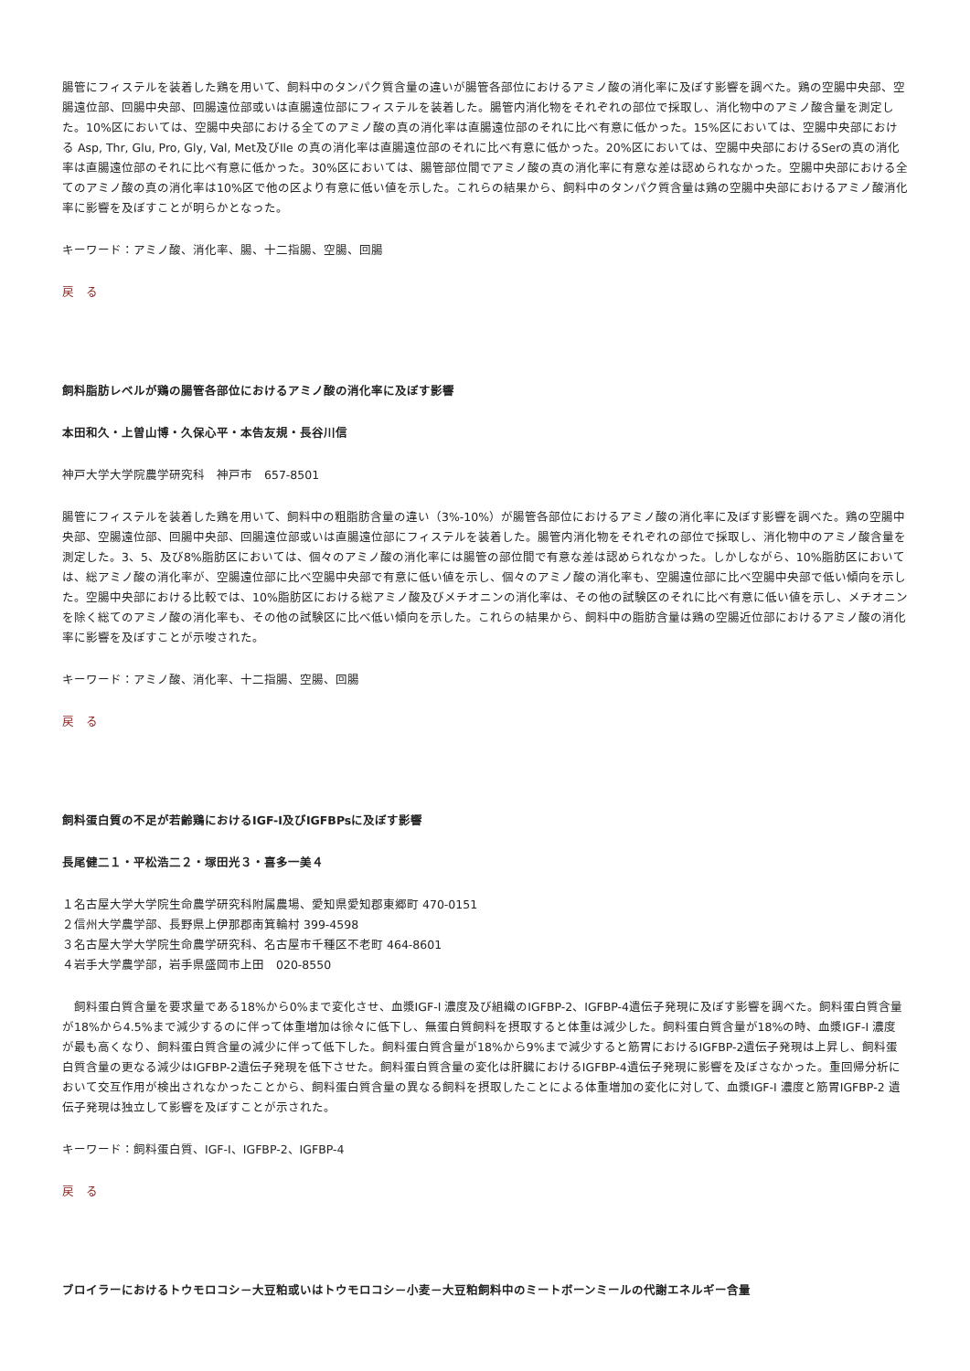腸管にフィステルを装着した鶏を用いて、飼料中のタンパク質含量の違いが腸管各部位におけるアミノ酸の消化率に及ぼす影響を調べた。鶏の空腸中央部、空腸遠位部、回腸中央部、回腸遠位部或いは直腸遠位部にフィステルを装着した。腸管内消化物をそれぞれの部位で採取し、消化物中のアミノ酸含量を測定した。10%区においては、空腸中央部における全てのアミノ酸の真の消化率は直腸遠位部のそれに比べ有意に低かった。15%区においては、空腸中央部における Asp, Thr, Glu, Pro, Gly, Val, Met及びIle の真の消化率は直腸遠位部のそれに比べ有意に低かった。20%区においては、空腸中央部におけるSerの真の消化率は直腸遠位部のそれに比べ有意に低かった。30%区においては、腸管部位間でアミノ酸の真の消化率に有意な差は認められなかった。空腸中央部における全てのアミノ酸の真の消化率は10%区で他の区より有意に低い値を示した。これらの結果から、飼料中のタンパク質含量は鶏の空腸中央部におけるアミノ酸消化率に影響を及ぼすことが明らかとなった。
キーワード：アミノ酸、消化率、腸、十二指腸、空腸、回腸
戻　る
飼料脂肪レベルが鶏の腸管各部位におけるアミノ酸の消化率に及ぼす影響
本田和久・上曽山博・久保心平・本告友規・長谷川信
神戸大学大学院農学研究科　神戸市　657-8501
腸管にフィステルを装着した鶏を用いて、飼料中の粗脂肪含量の違い（3%-10%）が腸管各部位におけるアミノ酸の消化率に及ぼす影響を調べた。鶏の空腸中央部、空腸遠位部、回腸中央部、回腸遠位部或いは直腸遠位部にフィステルを装着した。腸管内消化物をそれぞれの部位で採取し、消化物中のアミノ酸含量を測定した。3、5、及び8%脂肪区においては、個々のアミノ酸の消化率には腸管の部位間で有意な差は認められなかった。しかしながら、10%脂肪区においては、総アミノ酸の消化率が、空腸遠位部に比べ空腸中央部で有意に低い値を示し、個々のアミノ酸の消化率も、空腸遠位部に比べ空腸中央部で低い傾向を示した。空腸中央部における比較では、10%脂肪区における総アミノ酸及びメチオニンの消化率は、その他の試験区のそれに比べ有意に低い値を示し、メチオニンを除く総てのアミノ酸の消化率も、その他の試験区に比べ低い傾向を示した。これらの結果から、飼料中の脂肪含量は鶏の空腸近位部におけるアミノ酸の消化率に影響を及ぼすことが示唆された。
キーワード：アミノ酸、消化率、十二指腸、空腸、回腸
戻　る
飼料蛋白質の不足が若齢鶏におけるIGF-I及びIGFBPsに及ぼす影響
長尾健二１・平松浩二２・塚田光３・喜多一美４
１名古屋大学大学院生命農学研究科附属農場、愛知県愛知郡東郷町 470-0151
２信州大学農学部、長野県上伊那郡南箕輪村 399-4598
３名古屋大学大学院生命農学研究科、名古屋市千種区不老町 464-8601
４岩手大学農学部，岩手県盛岡市上田　020-8550
　飼料蛋白質含量を要求量である18%から0%まで変化させ、血漿IGF-I 濃度及び組織のIGFBP-2、IGFBP-4遺伝子発現に及ぼす影響を調べた。飼料蛋白質含量が18%から4.5%まで減少するのに伴って体重増加は徐々に低下し、無蛋白質飼料を摂取すると体重は減少した。飼料蛋白質含量が18%の時、血漿IGF-I 濃度が最も高くなり、飼料蛋白質含量の減少に伴って低下した。飼料蛋白質含量が18%から9%まで減少すると筋胃におけるIGFBP-2遺伝子発現は上昇し、飼料蛋白質含量の更なる減少はIGFBP-2遺伝子発現を低下させた。飼料蛋白質含量の変化は肝臓におけるIGFBP-4遺伝子発現に影響を及ぼさなかった。重回帰分析において交互作用が検出されなかったことから、飼料蛋白質含量の異なる飼料を摂取したことによる体重増加の変化に対して、血漿IGF-I 濃度と筋胃IGFBP-2 遺伝子発現は独立して影響を及ぼすことが示された。
キーワード：飼料蛋白質、IGF-I、IGFBP-2、IGFBP-4
戻　る
ブロイラーにおけるトウモロコシ－大豆粕或いはトウモロコシ－小麦－大豆粕飼料中のミートボーンミールの代謝エネルギー含量